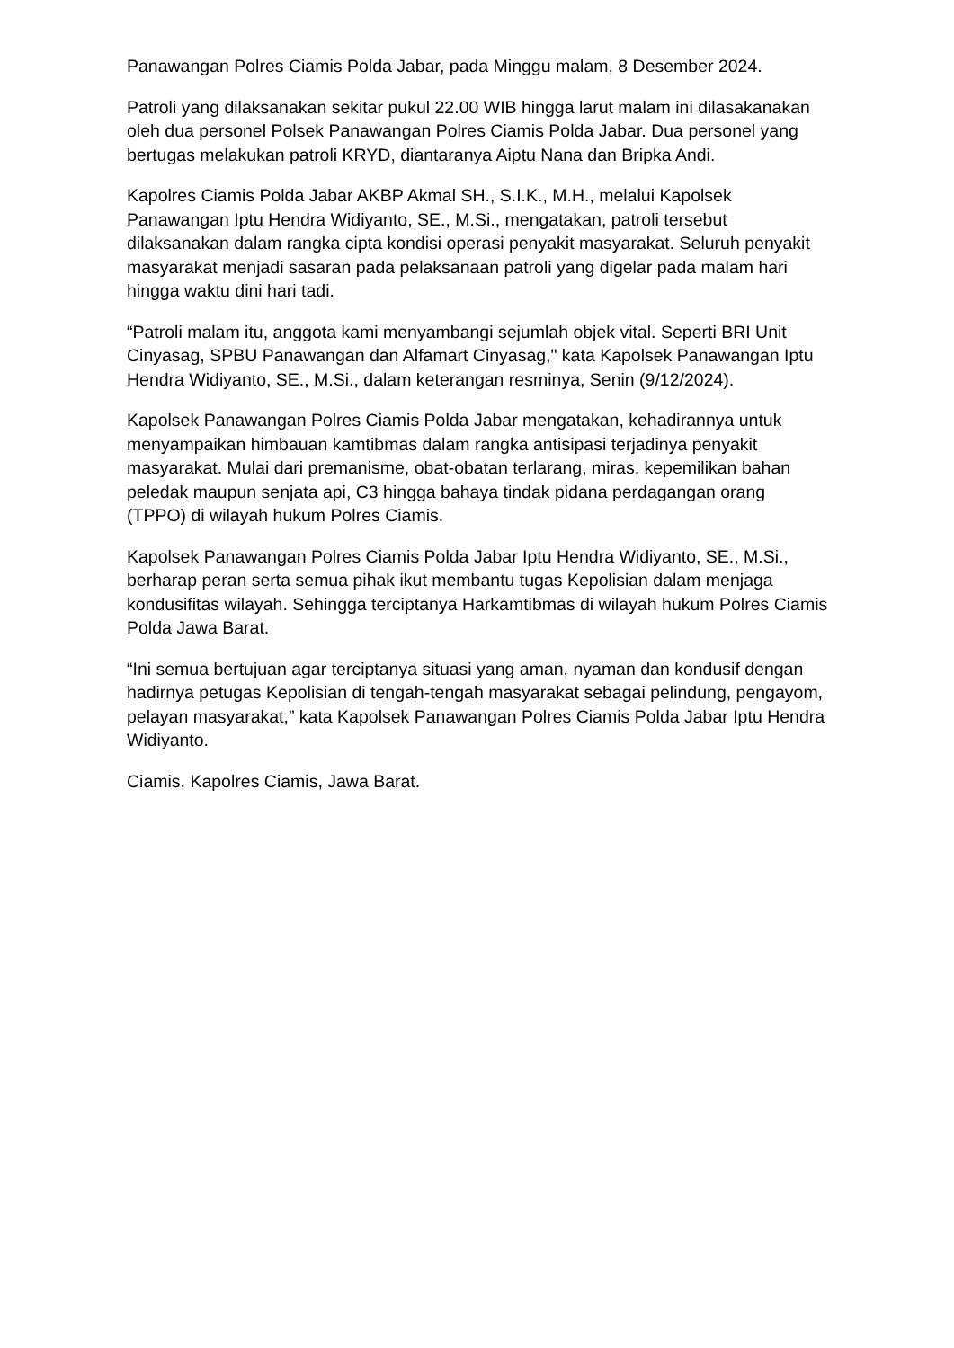Panawangan Polres Ciamis Polda Jabar, pada Minggu malam, 8 Desember 2024.
Patroli yang dilaksanakan sekitar pukul 22.00 WIB hingga larut malam ini dilasakanakan oleh dua personel Polsek Panawangan Polres Ciamis Polda Jabar. Dua personel yang bertugas melakukan patroli KRYD, diantaranya Aiptu Nana dan Bripka Andi.
Kapolres Ciamis Polda Jabar AKBP Akmal SH., S.I.K., M.H., melalui Kapolsek Panawangan Iptu Hendra Widiyanto, SE., M.Si., mengatakan, patroli tersebut dilaksanakan dalam rangka cipta kondisi operasi penyakit masyarakat. Seluruh penyakit masyarakat menjadi sasaran pada pelaksanaan patroli yang digelar pada malam hari hingga waktu dini hari tadi.
“Patroli malam itu, anggota kami menyambangi sejumlah objek vital. Seperti BRI Unit Cinyasag, SPBU Panawangan dan Alfamart Cinyasag," kata Kapolsek Panawangan Iptu Hendra Widiyanto, SE., M.Si., dalam keterangan resminya, Senin (9/12/2024).
Kapolsek Panawangan Polres Ciamis Polda Jabar mengatakan, kehadirannya untuk menyampaikan himbauan kamtibmas dalam rangka antisipasi terjadinya penyakit masyarakat. Mulai dari premanisme, obat-obatan terlarang, miras, kepemilikan bahan peledak maupun senjata api, C3 hingga bahaya tindak pidana perdagangan orang (TPPO) di wilayah hukum Polres Ciamis.
Kapolsek Panawangan Polres Ciamis Polda Jabar Iptu Hendra Widiyanto, SE., M.Si., berharap peran serta semua pihak ikut membantu tugas Kepolisian dalam menjaga kondusifitas wilayah. Sehingga terciptanya Harkamtibmas di wilayah hukum Polres Ciamis Polda Jawa Barat.
“Ini semua bertujuan agar terciptanya situasi yang aman, nyaman dan kondusif dengan hadirnya petugas Kepolisian di tengah-tengah masyarakat sebagai pelindung, pengayom, pelayan masyarakat,” kata Kapolsek Panawangan Polres Ciamis Polda Jabar Iptu Hendra Widiyanto.
Ciamis, Kapolres Ciamis, Jawa Barat.